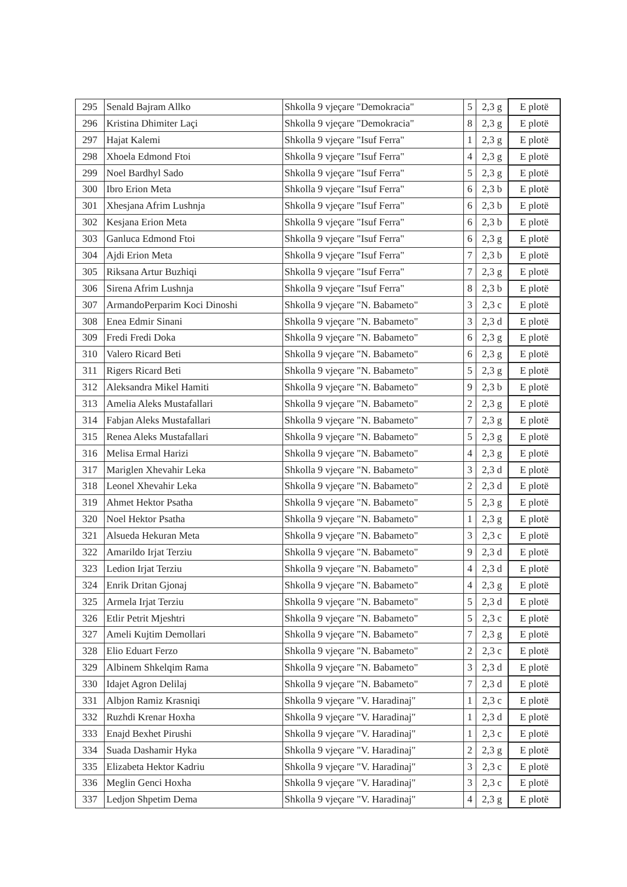| 295 | Senald Bajram Allko | Shkolla 9 vjeçare "Demokracia" | 5 | 2,3 g | E plotë |
| 296 | Kristina Dhimiter Laçi | Shkolla 9 vjeçare "Demokracia" | 8 | 2,3 g | E plotë |
| 297 | Hajat Kalemi | Shkolla 9 vjeçare "Isuf Ferra" | 1 | 2,3 g | E plotë |
| 298 | Xhoela Edmond Ftoi | Shkolla 9 vjeçare "Isuf Ferra" | 4 | 2,3 g | E plotë |
| 299 | Noel Bardhyl Sado | Shkolla 9 vjeçare "Isuf Ferra" | 5 | 2,3 g | E plotë |
| 300 | Ibro Erion Meta | Shkolla 9 vjeçare "Isuf Ferra" | 6 | 2,3 b | E plotë |
| 301 | Xhesjana Afrim Lushnja | Shkolla 9 vjeçare "Isuf Ferra" | 6 | 2,3 b | E plotë |
| 302 | Kesjana Erion Meta | Shkolla 9 vjeçare "Isuf Ferra" | 6 | 2,3 b | E plotë |
| 303 | Ganluca Edmond Ftoi | Shkolla 9 vjeçare "Isuf Ferra" | 6 | 2,3 g | E plotë |
| 304 | Ajdi Erion Meta | Shkolla 9 vjeçare "Isuf Ferra" | 7 | 2,3 b | E plotë |
| 305 | Riksana Artur Buzhiqi | Shkolla 9 vjeçare "Isuf Ferra" | 7 | 2,3 g | E plotë |
| 306 | Sirena Afrim Lushnja | Shkolla 9 vjeçare "Isuf Ferra" | 8 | 2,3 b | E plotë |
| 307 | ArmandoPerparim Koci Dinoshi | Shkolla 9 vjeçare "N. Babameto" | 3 | 2,3 c | E plotë |
| 308 | Enea Edmir Sinani | Shkolla 9 vjeçare "N. Babameto" | 3 | 2,3 d | E plotë |
| 309 | Fredi Fredi Doka | Shkolla 9 vjeçare "N. Babameto" | 6 | 2,3 g | E plotë |
| 310 | Valero Ricard Beti | Shkolla 9 vjeçare "N. Babameto" | 6 | 2,3 g | E plotë |
| 311 | Rigers Ricard Beti | Shkolla 9 vjeçare "N. Babameto" | 5 | 2,3 g | E plotë |
| 312 | Aleksandra Mikel Hamiti | Shkolla 9 vjeçare "N. Babameto" | 9 | 2,3 b | E plotë |
| 313 | Amelia Aleks Mustafallari | Shkolla 9 vjeçare "N. Babameto" | 2 | 2,3 g | E plotë |
| 314 | Fabjan Aleks Mustafallari | Shkolla 9 vjeçare "N. Babameto" | 7 | 2,3 g | E plotë |
| 315 | Renea Aleks Mustafallari | Shkolla 9 vjeçare "N. Babameto" | 5 | 2,3 g | E plotë |
| 316 | Melisa Ermal Harizi | Shkolla 9 vjeçare "N. Babameto" | 4 | 2,3 g | E plotë |
| 317 | Mariglen Xhevahir Leka | Shkolla 9 vjeçare "N. Babameto" | 3 | 2,3 d | E plotë |
| 318 | Leonel Xhevahir Leka | Shkolla 9 vjeçare "N. Babameto" | 2 | 2,3 d | E plotë |
| 319 | Ahmet Hektor Psatha | Shkolla 9 vjeçare "N. Babameto" | 5 | 2,3 g | E plotë |
| 320 | Noel Hektor Psatha | Shkolla 9 vjeçare "N. Babameto" | 1 | 2,3 g | E plotë |
| 321 | Alsueda Hekuran Meta | Shkolla 9 vjeçare "N. Babameto" | 3 | 2,3 c | E plotë |
| 322 | Amarildo Irjat Terziu | Shkolla 9 vjeçare "N. Babameto" | 9 | 2,3 d | E plotë |
| 323 | Ledion Irjat Terziu | Shkolla 9 vjeçare "N. Babameto" | 4 | 2,3 d | E plotë |
| 324 | Enrik Dritan Gjonaj | Shkolla 9 vjeçare "N. Babameto" | 4 | 2,3 g | E plotë |
| 325 | Armela Irjat Terziu | Shkolla 9 vjeçare "N. Babameto" | 5 | 2,3 d | E plotë |
| 326 | Etlir Petrit Mjeshtri | Shkolla 9 vjeçare "N. Babameto" | 5 | 2,3 c | E plotë |
| 327 | Ameli Kujtim Demollari | Shkolla 9 vjeçare "N. Babameto" | 7 | 2,3 g | E plotë |
| 328 | Elio Eduart Ferzo | Shkolla 9 vjeçare "N. Babameto" | 2 | 2,3 c | E plotë |
| 329 | Albinem Shkelqim Rama | Shkolla 9 vjeçare "N. Babameto" | 3 | 2,3 d | E plotë |
| 330 | Idajet Agron Delilaj | Shkolla 9 vjeçare "N. Babameto" | 7 | 2,3 d | E plotë |
| 331 | Albjon Ramiz Krasniqi | Shkolla 9 vjeçare "V. Haradinaj" | 1 | 2,3 c | E plotë |
| 332 | Ruzhdi Krenar Hoxha | Shkolla 9 vjeçare "V. Haradinaj" | 1 | 2,3 d | E plotë |
| 333 | Enajd Bexhet Pirushi | Shkolla 9 vjeçare "V. Haradinaj" | 1 | 2,3 c | E plotë |
| 334 | Suada Dashamir Hyka | Shkolla 9 vjeçare "V. Haradinaj" | 2 | 2,3 g | E plotë |
| 335 | Elizabeta Hektor Kadriu | Shkolla 9 vjeçare "V. Haradinaj" | 3 | 2,3 c | E plotë |
| 336 | Meglin Genci Hoxha | Shkolla 9 vjeçare "V. Haradinaj" | 3 | 2,3 c | E plotë |
| 337 | Ledjon Shpetim Dema | Shkolla 9 vjeçare "V. Haradinaj" | 4 | 2,3 g | E plotë |